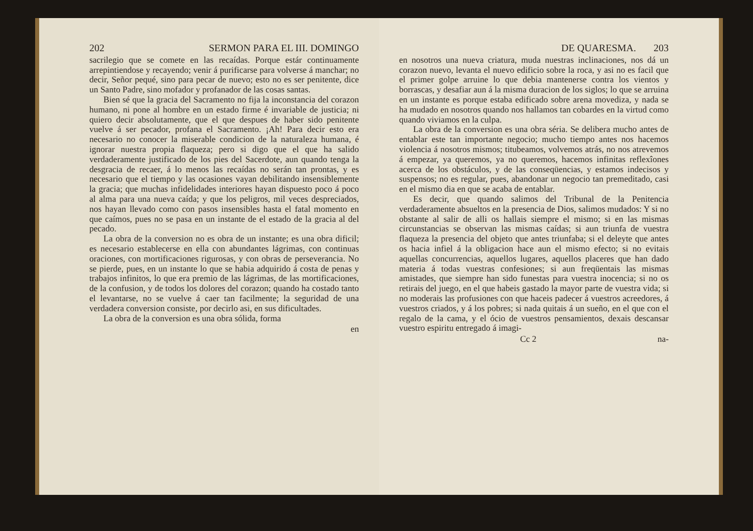202 SERMON PARA EL III. DOMINGO
sacrilegio que se comete en las recaídas. Porque estár continuamente arrepintiendose y recayendo; venir á purificarse para volverse á manchar; no decir, Señor pequé, sino para pecar de nuevo; esto no es ser penitente, dice un Santo Padre, sino mofador y profanador de las cosas santas.
Bien sé que la gracia del Sacramento no fija la inconstancia del corazon humano, ni pone al hombre en un estado firme é invariable de justicia; ni quiero decir absolutamente, que el que despues de haber sido penitente vuelve á ser pecador, profana el Sacramento. ¡Ah! Para decir esto era necesario no conocer la miserable condicion de la naturaleza humana, é ignorar nuestra propia flaqueza; pero si digo que el que ha salido verdaderamente justificado de los pies del Sacerdote, aun quando tenga la desgracia de recaer, á lo menos las recaídas no serán tan prontas, y es necesario que el tiempo y las ocasiones vayan debilitando insensiblemente la gracia; que muchas infidelidades interiores hayan dispuesto poco á poco al alma para una nueva caída; y que los peligros, mil veces despreciados, nos hayan llevado como con pasos insensibles hasta el fatal momento en que caímos, pues no se pasa en un instante de el estado de la gracia al del pecado.
La obra de la conversion no es obra de un instante; es una obra dificil; es necesario establecerse en ella con abundantes lágrimas, con continuas oraciones, con mortificaciones rigurosas, y con obras de perseverancia. No se pierde, pues, en un instante lo que se habia adquirido á costa de penas y trabajos infinitos, lo que era premio de las lágrimas, de las mortificaciones, de la confusion, y de todos los dolores del corazon; quando ha costado tanto el levantarse, no se vuelve á caer tan facilmente; la seguridad de una verdadera conversion consiste, por decirlo asi, en sus dificultades.
La obra de la conversion es una obra sólida, forma
en
DE QUARESMA. 203
en nosotros una nueva criatura, muda nuestras inclinaciones, nos dá un corazon nuevo, levanta el nuevo edificio sobre la roca, y asi no es facil que el primer golpe arruine lo que debia mantenerse contra los vientos y borrascas, y desafiar aun á la misma duracion de los siglos; lo que se arruina en un instante es porque estaba edificado sobre arena movediza, y nada se ha mudado en nosotros quando nos hallamos tan cobardes en la virtud como quando viviamos en la culpa.
La obra de la conversion es una obra séria. Se delibera mucho antes de entablar este tan importante negocio; mucho tiempo antes nos hacemos violencia á nosotros mismos; titubeamos, volvemos atrás, no nos atrevemos á empezar, ya queremos, ya no queremos, hacemos infinitas reflexîones acerca de los obstáculos, y de las conseqüencias, y estamos indecisos y suspensos; no es regular, pues, abandonar un negocio tan premeditado, casi en el mismo dia en que se acaba de entablar.
Es decir, que quando salimos del Tribunal de la Penitencia verdaderamente absueltos en la presencia de Dios, salimos mudados: Y si no obstante al salir de alli os hallais siempre el mismo; si en las mismas circunstancias se observan las mismas caídas; si aun triunfa de vuestra flaqueza la presencia del objeto que antes triunfaba; si el deleyte que antes os hacia infiel á la obligacion hace aun el mismo efecto; si no evitais aquellas concurrencias, aquellos lugares, aquellos placeres que han dado materia á todas vuestras confesiones; si aun freqüentais las mismas amistades, que siempre han sido funestas para vuestra inocencia; si no os retirais del juego, en el que habeis gastado la mayor parte de vuestra vida; si no moderais las profusiones con que haceis padecer á vuestros acreedores, á vuestros criados, y á los pobres; si nada quitais á un sueño, en el que con el regalo de la cama, y el ócio de vuestros pensamientos, dexais descansar vuestro espiritu entregado á imagi-
Cc 2 na-